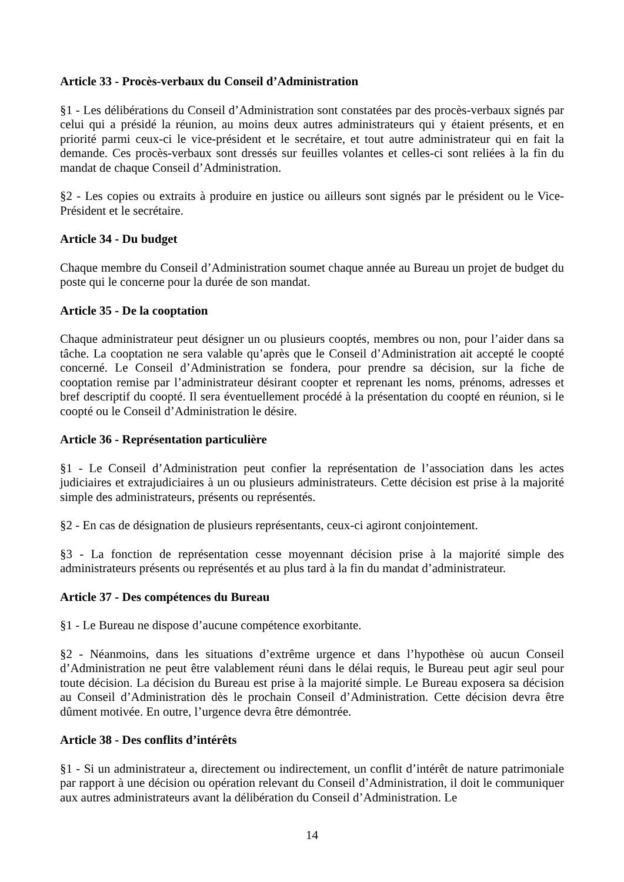Article 33 - Procès-verbaux du Conseil d’Administration
§1 - Les délibérations du Conseil d’Administration sont constatées par des procès-verbaux signés par celui qui a présidé la réunion, au moins deux autres administrateurs qui y étaient présents, et en priorité parmi ceux-ci le vice-président et le secrétaire, et tout autre administrateur qui en fait la demande. Ces procès-verbaux sont dressés sur feuilles volantes et celles-ci sont reliées à la fin du mandat de chaque Conseil d’Administration.
§2 - Les copies ou extraits à produire en justice ou ailleurs sont signés par le président ou le Vice-Président et le secrétaire.
Article 34 - Du budget
Chaque membre du Conseil d’Administration soumet chaque année au Bureau un projet de budget du poste qui le concerne pour la durée de son mandat.
Article 35 - De la cooptation
Chaque administrateur peut désigner un ou plusieurs cooptés, membres ou non, pour l’aider dans sa tâche. La cooptation ne sera valable qu’après que le Conseil d’Administration ait accepté le coopté concerné. Le Conseil d’Administration se fondera, pour prendre sa décision, sur la fiche de cooptation remise par l’administrateur désirant coopter et reprenant les noms, prénoms, adresses et bref descriptif du coopté. Il sera éventuellement procédé à la présentation du coopté en réunion, si le coopté ou le Conseil d’Administration le désire.
Article 36 - Représentation particulière
§1 - Le Conseil d’Administration peut confier la représentation de l’association dans les actes judiciaires et extrajudiciaires à un ou plusieurs administrateurs. Cette décision est prise à la majorité simple des administrateurs, présents ou représentés.
§2 - En cas de désignation de plusieurs représentants, ceux-ci agiront conjointement.
§3 - La fonction de représentation cesse moyennant décision prise à la majorité simple des administrateurs présents ou représentés et au plus tard à la fin du mandat d’administrateur.
Article 37 - Des compétences du Bureau
§1 - Le Bureau ne dispose d’aucune compétence exorbitante.
§2 - Néanmoins, dans les situations d’extrême urgence et dans l’hypothèse où aucun Conseil d’Administration ne peut être valablement réuni dans le délai requis, le Bureau peut agir seul pour toute décision. La décision du Bureau est prise à la majorité simple. Le Bureau exposera sa décision au Conseil d’Administration dès le prochain Conseil d’Administration. Cette décision devra être dûment motivée. En outre, l’urgence devra être démontrée.
Article 38 - Des conflits d’intérêts
§1 - Si un administrateur a, directement ou indirectement, un conflit d’intérêt de nature patrimoniale par rapport à une décision ou opération relevant du Conseil d’Administration, il doit le communiquer aux autres administrateurs avant la délibération du Conseil d’Administration. Le
14